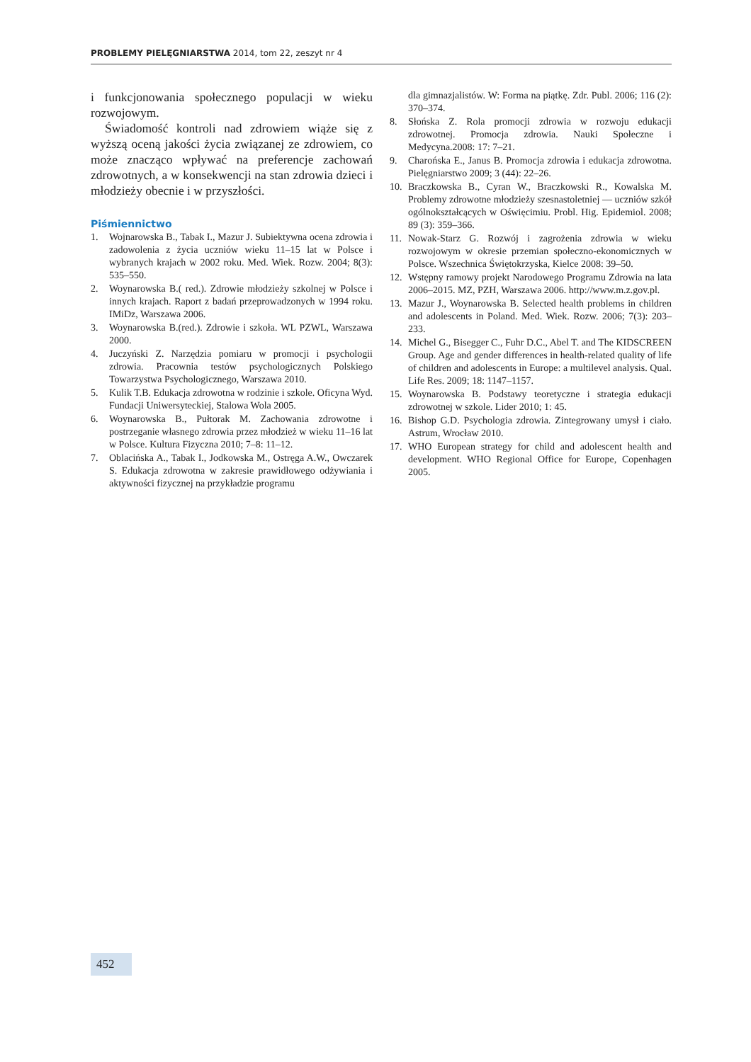PROBLEMY PIELĘGNIARSTWA 2014, tom 22, zeszyt nr 4
i funkcjonowania społecznego populacji w wieku rozwojowym.
Świadomość kontroli nad zdrowiem wiąże się z wyższą oceną jakości życia związanej ze zdrowiem, co może znacząco wpływać na preferencje zachowań zdrowotnych, a w konsekwencji na stan zdrowia dzieci i młodzieży obecnie i w przyszłości.
Piśmiennictwo
1. Wojnarowska B., Tabak I., Mazur J. Subiektywna ocena zdrowia i zadowolenia z życia uczniów wieku 11–15 lat w Polsce i wybranych krajach w 2002 roku. Med. Wiek. Rozw. 2004; 8(3): 535–550.
2. Woynarowska B.( red.). Zdrowie młodzieży szkolnej w Polsce i innych krajach. Raport z badań przeprowadzonych w 1994 roku. IMiDz, Warszawa 2006.
3. Woynarowska B.(red.). Zdrowie i szkoła. WL PZWL, Warszawa 2000.
4. Juczyński Z. Narzędzia pomiaru w promocji i psychologii zdrowia. Pracownia testów psychologicznych Polskiego Towarzystwa Psychologicznego, Warszawa 2010.
5. Kulik T.B. Edukacja zdrowotna w rodzinie i szkole. Oficyna Wyd. Fundacji Uniwersyteckiej, Stalowa Wola 2005.
6. Woynarowska B., Pułtorak M. Zachowania zdrowotne i postrzeganie własnego zdrowia przez młodzież w wieku 11–16 lat w Polsce. Kultura Fizyczna 2010; 7–8: 11–12.
7. Oblacińska A., Tabak I., Jodkowska M., Ostręga A.W., Owczarek S. Edukacja zdrowotna w zakresie prawidłowego odżywiania i aktywności fizycznej na przykładzie programu
dla gimnazjalistów. W: Forma na piątkę. Zdr. Publ. 2006; 116 (2): 370–374.
8. Słońska Z. Rola promocji zdrowia w rozwoju edukacji zdrowotnej. Promocja zdrowia. Nauki Społeczne i Medycyna.2008: 17: 7–21.
9. Charońska E., Janus B. Promocja zdrowia i edukacja zdrowotna. Pielęgniarstwo 2009; 3 (44): 22–26.
10. Braczkowska B., Cyran W., Braczkowski R., Kowalska M. Problemy zdrowotne młodzieży szesnastoletniej — uczniów szkół ogólnokształcących w Oświęcimiu. Probl. Hig. Epidemiol. 2008; 89 (3): 359–366.
11. Nowak-Starz G. Rozwój i zagrożenia zdrowia w wieku rozwojowym w okresie przemian społeczno-ekonomicznych w Polsce. Wszechnica Świętokrzyska, Kielce 2008: 39–50.
12. Wstępny ramowy projekt Narodowego Programu Zdrowia na lata 2006–2015. MZ, PZH, Warszawa 2006. http://www.m.z.gov.pl.
13. Mazur J., Woynarowska B. Selected health problems in children and adolescents in Poland. Med. Wiek. Rozw. 2006; 7(3): 203–233.
14. Michel G., Bisegger C., Fuhr D.C., Abel T. and The KIDSCREEN Group. Age and gender differences in health-related quality of life of children and adolescents in Europe: a multilevel analysis. Qual. Life Res. 2009; 18: 1147–1157.
15. Woynarowska B. Podstawy teoretyczne i strategia edukacji zdrowotnej w szkole. Lider 2010; 1: 45.
16. Bishop G.D. Psychologia zdrowia. Zintegrowany umysł i ciało. Astrum, Wrocław 2010.
17. WHO European strategy for child and adolescent health and development. WHO Regional Office for Europe, Copenhagen 2005.
452